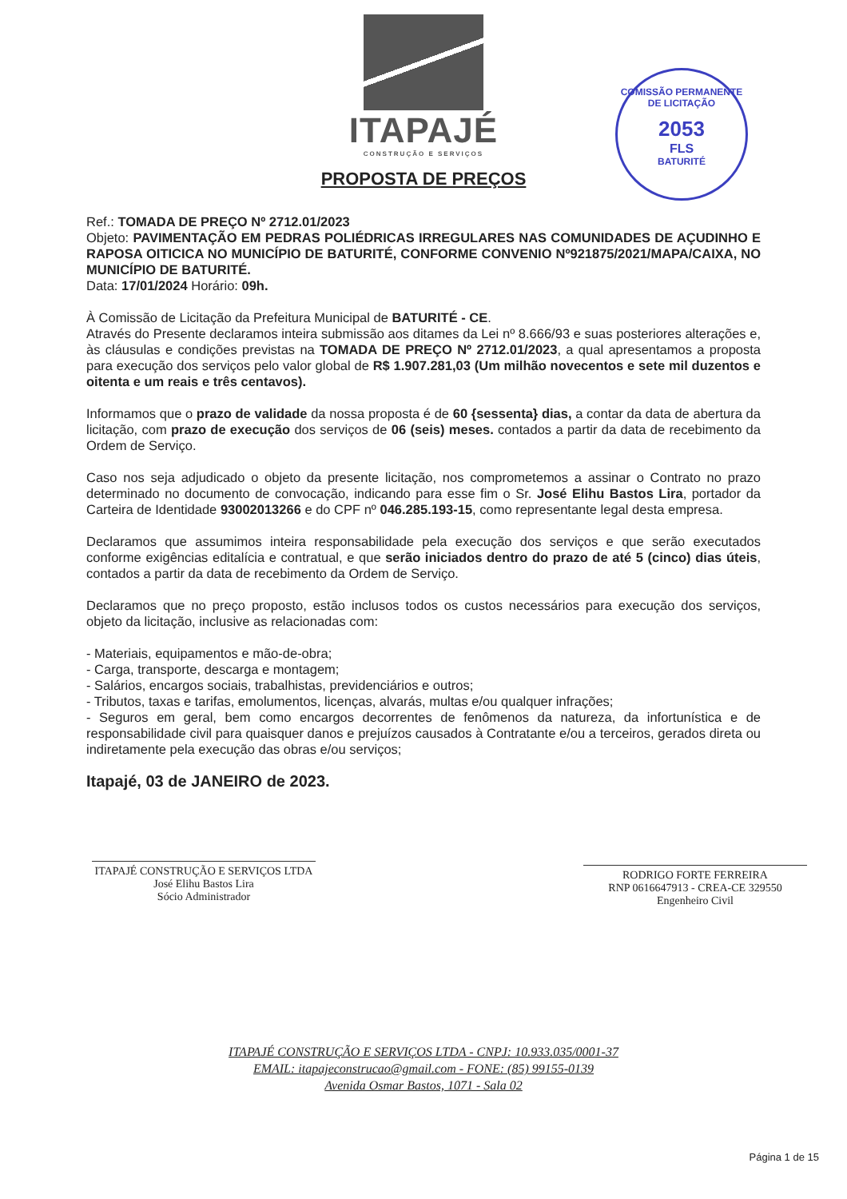ITAPAJÉ
CONSTRUÇÃO E SERVIÇOS
COMISSÃO PERMANENTE DE LICITAÇÃO
2053
FLS
BATURITÉ
PROPOSTA DE PREÇOS
Ref.: TOMADA DE PREÇO Nº 2712.01/2023
Objeto: PAVIMENTAÇÃO EM PEDRAS POLIÉDRICAS IRREGULARES NAS COMUNIDADES DE AÇUDINHO E RAPOSA OITICICA NO MUNICÍPIO DE BATURITÉ, CONFORME CONVENIO Nº921875/2021/MAPA/CAIXA, NO MUNICÍPIO DE BATURITÉ.
Data: 17/01/2024 Horário: 09h.
À Comissão de Licitação da Prefeitura Municipal de BATURITÉ - CE.
Através do Presente declaramos inteira submissão aos ditames da Lei nº 8.666/93 e suas posteriores alterações e, às cláusulas e condições previstas na TOMADA DE PREÇO Nº 2712.01/2023, a qual apresentamos a proposta para execução dos serviços pelo valor global de R$ 1.907.281,03 (Um milhão novecentos e sete mil duzentos e oitenta e um reais e três centavos).
Informamos que o prazo de validade da nossa proposta é de 60 {sessenta} dias, a contar da data de abertura da licitação, com prazo de execução dos serviços de 06 (seis) meses. contados a partir da data de recebimento da Ordem de Serviço.
Caso nos seja adjudicado o objeto da presente licitação, nos comprometemos a assinar o Contrato no prazo determinado no documento de convocação, indicando para esse fim o Sr. José Elihu Bastos Lira, portador da Carteira de Identidade 93002013266 e do CPF nº 046.285.193-15, como representante legal desta empresa.
Declaramos que assumimos inteira responsabilidade pela execução dos serviços e que serão executados conforme exigências editalícia e contratual, e que serão iniciados dentro do prazo de até 5 (cinco) dias úteis, contados a partir da data de recebimento da Ordem de Serviço.
Declaramos que no preço proposto, estão inclusos todos os custos necessários para execução dos serviços, objeto da licitação, inclusive as relacionadas com:
- Materiais, equipamentos e mão-de-obra;
- Carga, transporte, descarga e montagem;
- Salários, encargos sociais, trabalhistas, previdenciários e outros;
- Tributos, taxas e tarifas, emolumentos, licenças, alvarás, multas e/ou qualquer infrações;
- Seguros em geral, bem como encargos decorrentes de fenômenos da natureza, da infortunística e de responsabilidade civil para quaisquer danos e prejuízos causados à Contratante e/ou a terceiros, gerados direta ou indiretamente pela execução das obras e/ou serviços;
Itapajé, 03 de JANEIRO de 2023.
ITAPAJÉ CONSTRUÇÃO E SERVIÇOS LTDA
José Elihu Bastos Lira
Sócio Administrador
RODRIGO FORTE FERREIRA
RNP 0616647913 - CREA-CE 329550
Engenheiro Civil
ITAPAJÉ CONSTRUÇÃO E SERVIÇOS LTDA - CNPJ: 10.933.035/0001-37
EMAIL: itapajeconstrucao@gmail.com - FONE: (85) 99155-0139
Avenida Osmar Bastos, 1071 - Sala 02
Página 1 de 15